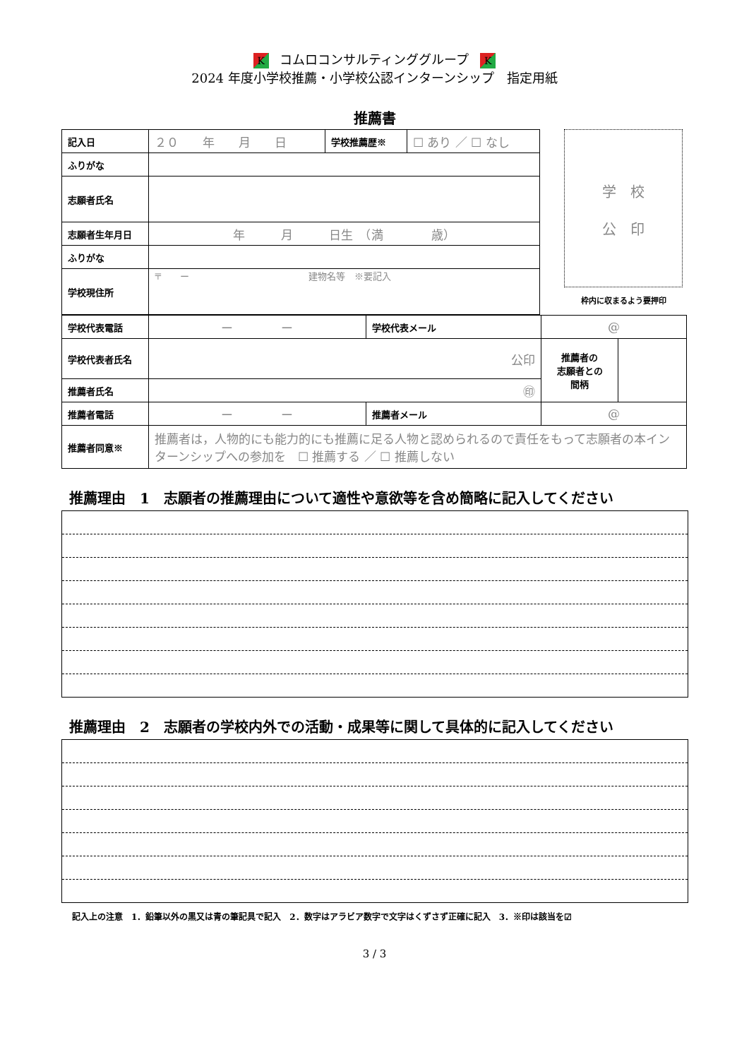K コムロコンサルティンググループ K
2024 年度小学校推薦・小学校公認インターンシップ　指定用紙
推薦書
| 記入日 | ２０ 年 月 日 | 学校推薦歴※ | ☐ あり ／ ☐ なし |
| ふりがな | | | |
| 志願者氏名 | | | |
| 志願者生年月日 | 年 月 日生 （満 歳） | | |
| ふりがな | | | |
| 学校現住所 | 〒 ー 建物名等 ※要記入 | | |
学　校
公　印
枠内に収まるよう要押印
| 学校代表電話 | ー ー | 学校代表メール | @ | |
| 学校代表者氏名 | 公印 | | 推薦者の 志願者との 間柄 | |
| 推薦者氏名 | ㊞ | | | |
| 推薦者電話 | ー ー | 推薦者メール | @ | |
| 推薦者同意※ | 推薦者は，人物的にも能力的にも推薦に足る人物と認められるので責任をもって志願者の本インターンシップへの参加を ☐ 推薦する ／ ☐ 推薦しない | | | |
推薦理由　1　志願者の推薦理由について適性や意欲等を含め簡略に記入してください
推薦理由　2　志願者の学校内外での活動・成果等に関して具体的に記入してください
記入上の注意　1．鉛筆以外の黒又は青の筆記具で記入　2．数字はアラビア数字で文字はくずさず正確に記入　3．※印は該当を☑
3 / 3